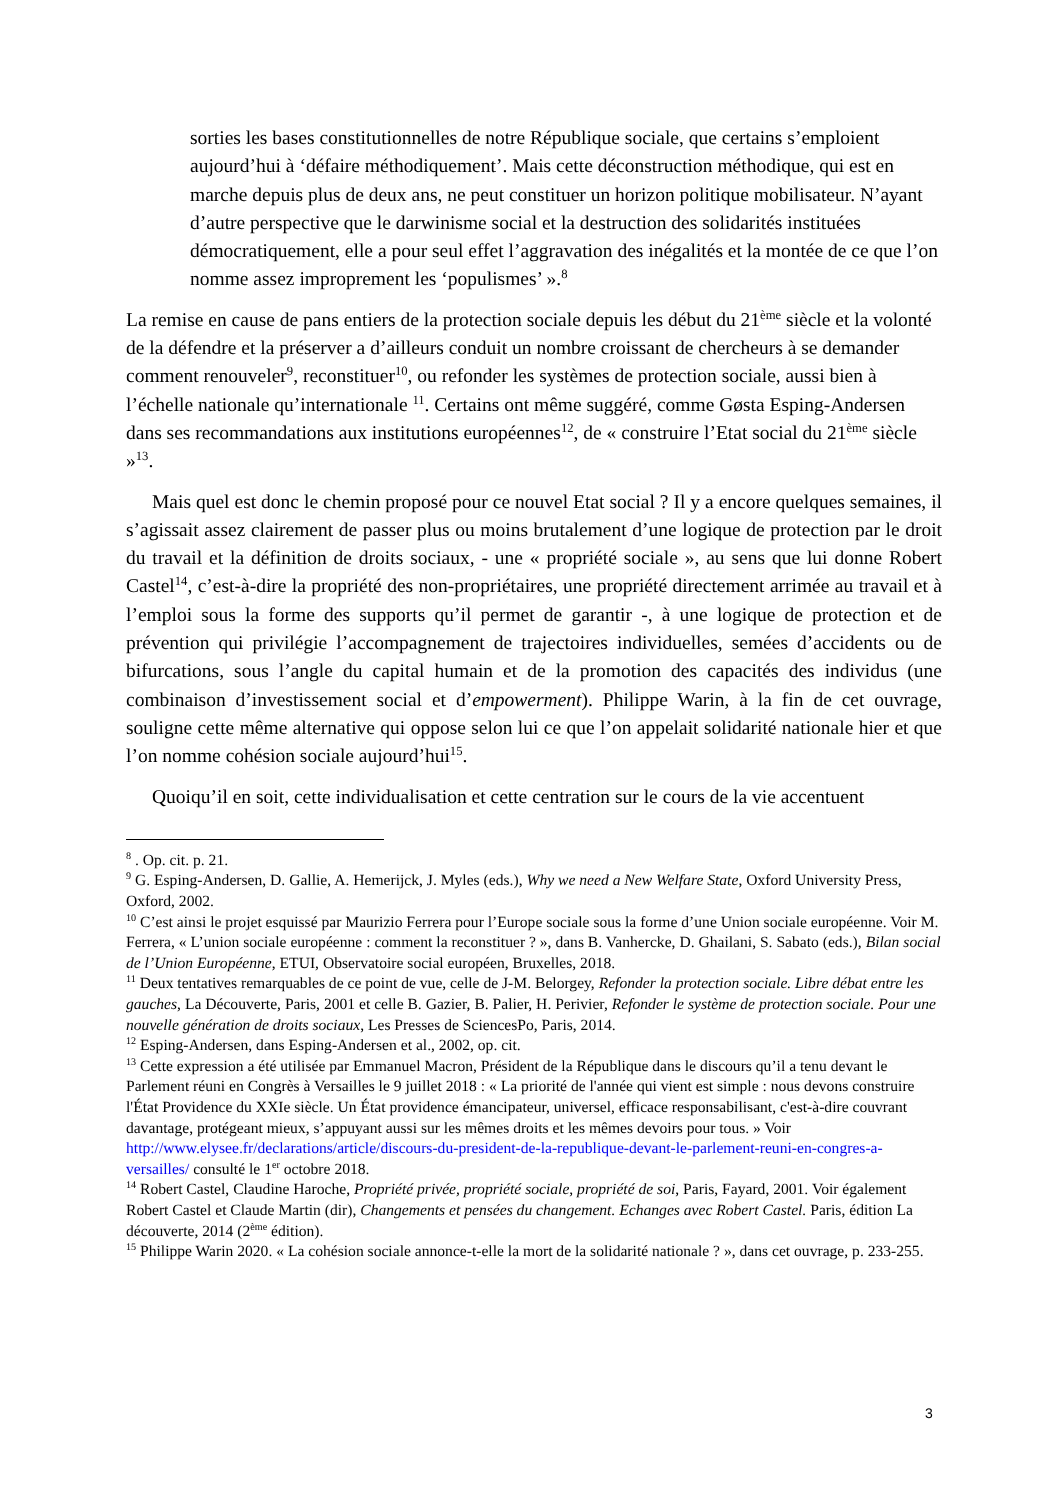sorties les bases constitutionnelles de notre République sociale, que certains s’emploient aujourd’hui à ‘défaire méthodiquement’. Mais cette déconstruction méthodique, qui est en marche depuis plus de deux ans, ne peut constituer un horizon politique mobilisateur. N’ayant d’autre perspective que le darwinisme social et la destruction des solidarités instituées démocratiquement, elle a pour seul effet l’aggravation des inégalités et la montée de ce que l’on nomme assez improprement les ‘populismes’ ».<sup>8</sup>
La remise en cause de pans entiers de la protection sociale depuis les début du 21<sup>ème</sup> siècle et la volonté de la défendre et la préserver a d’ailleurs conduit un nombre croissant de chercheurs à se demander comment renouveler<sup>9</sup>, reconstituer<sup>10</sup>, ou refonder les systèmes de protection sociale, aussi bien à l’échelle nationale qu’internationale <sup>11</sup>. Certains ont même suggéré, comme Gøsta Esping-Andersen dans ses recommandations aux institutions européennes<sup>12</sup>, de « construire l’Etat social du 21<sup>ème</sup> siècle »<sup>13</sup>.
Mais quel est donc le chemin proposé pour ce nouvel Etat social ? Il y a encore quelques semaines, il s’agissait assez clairement de passer plus ou moins brutalement d’une logique de protection par le droit du travail et la définition de droits sociaux, - une « propriété sociale », au sens que lui donne Robert Castel<sup>14</sup>, c’est-à-dire la propriété des non-propriétaires, une propriété directement arrimée au travail et à l’emploi sous la forme des supports qu’il permet de garantir -, à une logique de protection et de prévention qui privilégie l’accompagnement de trajectoires individuelles, semées d’accidents ou de bifurcations, sous l’angle du capital humain et de la promotion des capacités des individus (une combinaison d’investissement social et d’empowerment). Philippe Warin, à la fin de cet ouvrage, souligne cette même alternative qui oppose selon lui ce que l’on appelait solidarité nationale hier et que l’on nomme cohésion sociale aujourd’hui<sup>15</sup>.
Quoiqu’il en soit, cette individualisation et cette centration sur le cours de la vie accentuent
<sup>8</sup> . Op. cit. p. 21.
<sup>9</sup> G. Esping-Andersen, D. Gallie, A. Hemerijck, J. Myles (eds.), Why we need a New Welfare State, Oxford University Press, Oxford, 2002.
<sup>10</sup> C’est ainsi le projet esquissé par Maurizio Ferrera pour l’Europe sociale sous la forme d’une Union sociale européenne. Voir M. Ferrera, « L’union sociale européenne : comment la reconstituer ? », dans B. Vanhercke, D. Ghailani, S. Sabato (eds.), Bilan social de l’Union Européenne, ETUI, Observatoire social européen, Bruxelles, 2018.
<sup>11</sup> Deux tentatives remarquables de ce point de vue, celle de J-M. Belorgey, Refonder la protection sociale. Libre débat entre les gauches, La Découverte, Paris, 2001 et celle B. Gazier, B. Palier, H. Perivier, Refonder le système de protection sociale. Pour une nouvelle génération de droits sociaux, Les Presses de SciencesPo, Paris, 2014.
<sup>12</sup> Esping-Andersen, dans Esping-Andersen et al., 2002, op. cit.
<sup>13</sup> Cette expression a été utilisée par Emmanuel Macron, Président de la République dans le discours qu’il a tenu devant le Parlement réuni en Congrès à Versailles le 9 juillet 2018 : « La priorité de l'année qui vient est simple : nous devons construire l'État Providence du XXIe siècle. Un État providence émancipateur, universel, efficace responsabilisant, c'est-à-dire couvrant davantage, protégeant mieux, s’appuyant aussi sur les mêmes droits et les mêmes devoirs pour tous. » Voir http://www.elysee.fr/declarations/article/discours-du-president-de-la-republique-devant-le-parlement-reuni-en-congres-a-versailles/ consulté le 1<sup>er</sup> octobre 2018.
<sup>14</sup> Robert Castel, Claudine Haroche, Propriété privée, propriété sociale, propriété de soi, Paris, Fayard, 2001. Voir également Robert Castel et Claude Martin (dir), Changements et pensées du changement. Echanges avec Robert Castel. Paris, édition La découverte, 2014 (2<sup>ème</sup> édition).
<sup>15</sup> Philippe Warin 2020. « La cohésion sociale annonce-t-elle la mort de la solidarité nationale ? », dans cet ouvrage, p. 233-255.
3